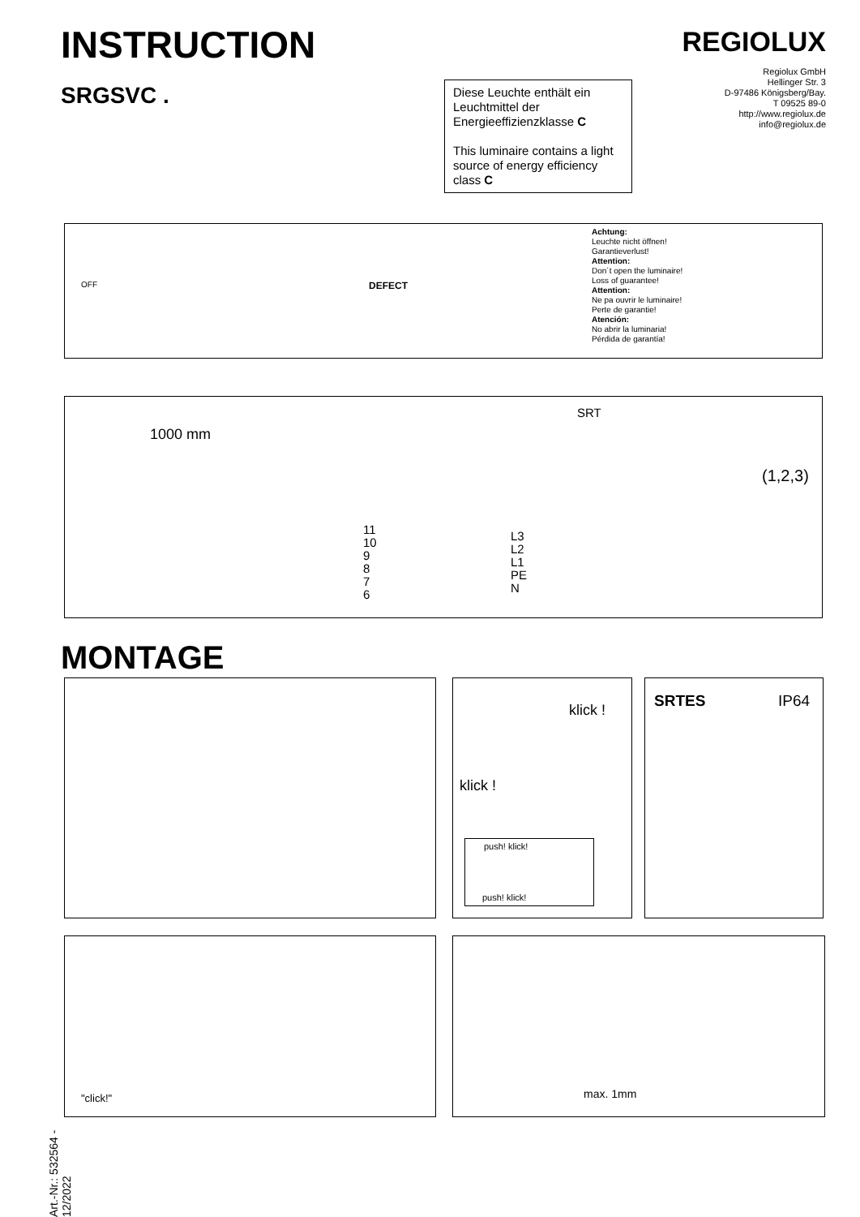INSTRUCTION
SRGSVC .
REGIOLUX
Regiolux GmbH
Hellinger Str. 3
D-97486 Königsberg/Bay.
T 09525 89-0
http://www.regiolux.de
info@regiolux.de
Diese Leuchte enthält ein Leuchtmittel der Energieeffizienzklasse C
This luminaire contains a light source of energy efficiency class C
OFF DEFECT
Achtung:
Leuchte nicht öffnen!
Garantieverlust!
Attention:
Don´t open the luminaire!
Loss of guarantee!
Attention:
Ne pa ouvrir le luminaire!
Perte de garantie!
Atención:
No abrir la luminaria!
Pérdida de garantía!
1000 mm
SRT
11
10
9
8
7
6
L3
L2
L1
PE
N
(1,2,3)
MONTAGE
klick !
klick !
push! klick!
push! klick!
SRTES IP64
"click!" max. 1mm
Art.-Nr.: 532564 - 12/2022